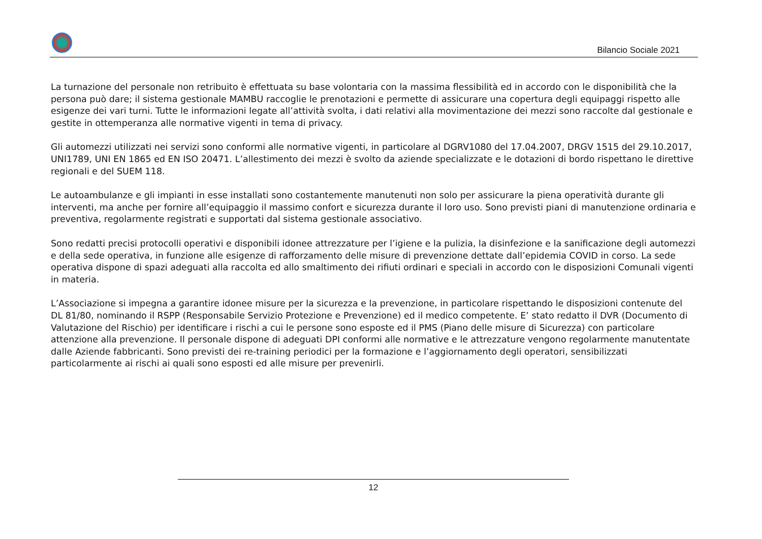Bilancio Sociale 2021
La turnazione del personale non retribuito è effettuata su base volontaria con la massima flessibilità ed in accordo con le disponibilità che la persona può dare; il sistema gestionale MAMBU raccoglie le prenotazioni e permette di assicurare una copertura degli equipaggi rispetto alle esigenze dei vari turni. Tutte le informazioni legate all’attività svolta, i dati relativi alla movimentazione dei mezzi sono raccolte dal gestionale e gestite in ottemperanza alle normative vigenti in tema di privacy.
Gli automezzi utilizzati nei servizi sono conformi alle normative vigenti, in particolare al DGRV1080 del 17.04.2007, DRGV 1515 del 29.10.2017, UNI1789, UNI EN 1865 ed EN ISO 20471. L’allestimento dei mezzi è svolto da aziende specializzate e le dotazioni di bordo rispettano le direttive regionali e del SUEM 118.
Le autoambulanze e gli impianti in esse installati sono costantemente manutenuti non solo per assicurare la piena operatività durante gli interventi, ma anche per fornire all’equipaggio il massimo confort e sicurezza durante il loro uso. Sono previsti piani di manutenzione ordinaria e preventiva, regolarmente registrati e supportati dal sistema gestionale associativo.
Sono redatti precisi protocolli operativi e disponibili idonee attrezzature per l’igiene e la pulizia, la disinfezione e la sanificazione degli automezzi e della sede operativa, in funzione alle esigenze di rafforzamento delle misure di prevenzione dettate dall’epidemia COVID in corso. La sede operativa dispone di spazi adeguati alla raccolta ed allo smaltimento dei rifiuti ordinari e speciali in accordo con le disposizioni Comunali vigenti in materia.
L’Associazione si impegna a garantire idonee misure per la sicurezza e la prevenzione, in particolare rispettando le disposizioni contenute del DL 81/80, nominando il RSPP (Responsabile Servizio Protezione e Prevenzione) ed il medico competente. E’ stato redatto il DVR (Documento di Valutazione del Rischio) per identificare i rischi a cui le persone sono esposte ed il PMS (Piano delle misure di Sicurezza) con particolare attenzione alla prevenzione. Il personale dispone di adeguati DPI conformi alle normative e le attrezzature vengono regolarmente manutentate dalle Aziende fabbricanti. Sono previsti dei re-training periodici per la formazione e l’aggiornamento degli operatori, sensibilizzati particolarmente ai rischi ai quali sono esposti ed alle misure per prevenirli.
12